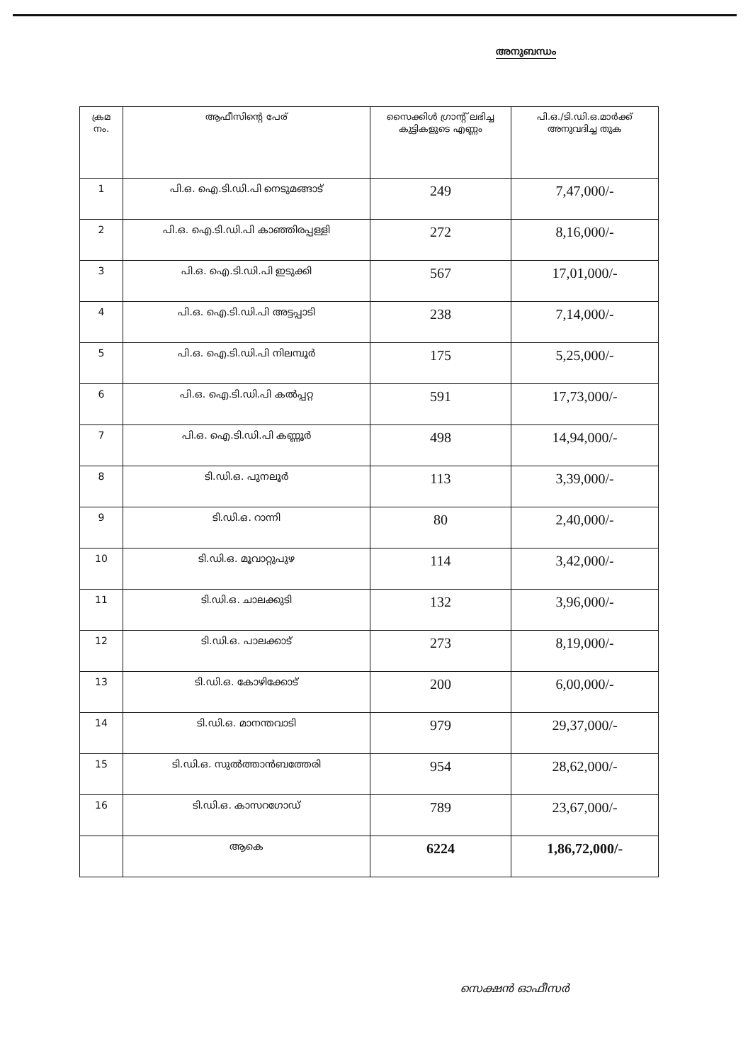അനുബന്ധം
| ക്രമ നം. | ആഫീസിന്റെ പേര് | സൈക്കിൾ ഗ്രാന്റ് ലഭിച്ച കുട്ടികളുടെ എണ്ണം | പി.ഒ./ടി.ഡി.ഒ.മാർക്ക് അനുവദിച്ച തുക |
| --- | --- | --- | --- |
| 1 | പി.ഒ. ഐ.ടി.ഡി.പി നെടുമങ്ങാട് | 249 | 7,47,000/- |
| 2 | പി.ഒ. ഐ.ടി.ഡി.പി കാഞ്ഞിരപ്പള്ളി | 272 | 8,16,000/- |
| 3 | പി.ഒ. ഐ.ടി.ഡി.പി ഇടുക്കി | 567 | 17,01,000/- |
| 4 | പി.ഒ. ഐ.ടി.ഡി.പി അട്ടപ്പാടി | 238 | 7,14,000/- |
| 5 | പി.ഒ. ഐ.ടി.ഡി.പി നിലമ്പൂർ | 175 | 5,25,000/- |
| 6 | പി.ഒ. ഐ.ടി.ഡി.പി കൽപ്പറ്റ | 591 | 17,73,000/- |
| 7 | പി.ഒ. ഐ.ടി.ഡി.പി കണ്ണൂർ | 498 | 14,94,000/- |
| 8 | ടി.ഡി.ഒ. പുനലൂർ | 113 | 3,39,000/- |
| 9 | ടി.ഡി.ഒ. റാന്നി | 80 | 2,40,000/- |
| 10 | ടി.ഡി.ഒ. മൂവാറ്റുപുഴ | 114 | 3,42,000/- |
| 11 | ടി.ഡി.ഒ. ചാലക്കുടി | 132 | 3,96,000/- |
| 12 | ടി.ഡി.ഒ. പാലക്കാട് | 273 | 8,19,000/- |
| 13 | ടി.ഡി.ഒ. കോഴിക്കോട് | 200 | 6,00,000/- |
| 14 | ടി.ഡി.ഒ. മാനന്തവാടി | 979 | 29,37,000/- |
| 15 | ടി.ഡി.ഒ. സുൽത്താൻബത്തേരി | 954 | 28,62,000/- |
| 16 | ടി.ഡി.ഒ. കാസറഗോഡ് | 789 | 23,67,000/- |
| | ആകെ | 6224 | 1,86,72,000/- |
സെക്ഷൻ ഓഫീസർ